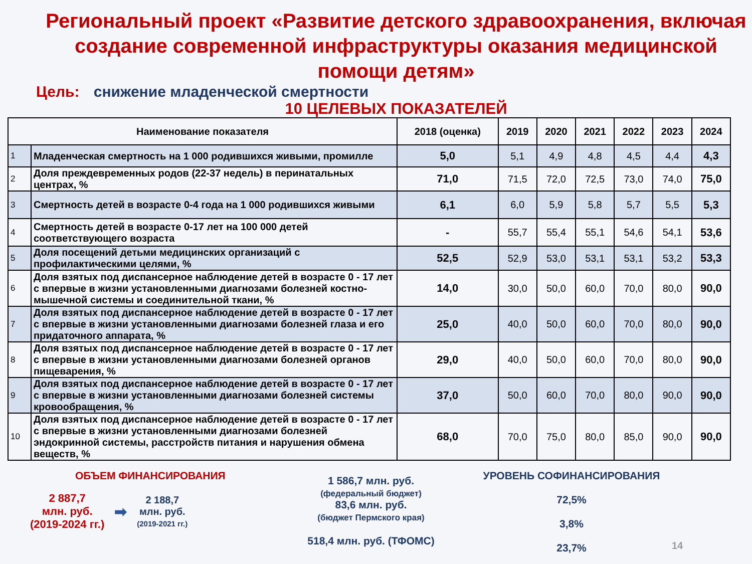Региональный проект «Развитие детского здравоохранения, включая создание современной инфраструктуры оказания медицинской помощи детям»
Цель: снижение младенческой смертности
10 ЦЕЛЕВЫХ ПОКАЗАТЕЛЕЙ
| Наименование показателя | | 2018 (оценка) | 2019 | 2020 | 2021 | 2022 | 2023 | 2024 |
| --- | --- | --- | --- | --- | --- | --- | --- | --- |
| 1 | Младенческая смертность на 1 000 родившихся живыми, промилле | 5,0 | 5,1 | 4,9 | 4,8 | 4,5 | 4,4 | 4,3 |
| 2 | Доля преждевременных родов (22-37 недель) в перинатальных центрах, % | 71,0 | 71,5 | 72,0 | 72,5 | 73,0 | 74,0 | 75,0 |
| 3 | Смертность детей в возрасте 0-4 года на 1 000 родившихся живыми | 6,1 | 6,0 | 5,9 | 5,8 | 5,7 | 5,5 | 5,3 |
| 4 | Смертность детей в возрасте 0-17 лет на 100 000 детей соответствующего возраста | - | 55,7 | 55,4 | 55,1 | 54,6 | 54,1 | 53,6 |
| 5 | Доля посещений детьми медицинских организаций с профилактическими целями, % | 52,5 | 52,9 | 53,0 | 53,1 | 53,1 | 53,2 | 53,3 |
| 6 | Доля взятых под диспансерное наблюдение детей в возрасте 0 - 17 лет с впервые в жизни установленными диагнозами болезней костно-мышечной системы и соединительной ткани, % | 14,0 | 30,0 | 50,0 | 60,0 | 70,0 | 80,0 | 90,0 |
| 7 | Доля взятых под диспансерное наблюдение детей в возрасте 0 - 17 лет с впервые в жизни установленными диагнозами болезней глаза и его придаточного аппарата, % | 25,0 | 40,0 | 50,0 | 60,0 | 70,0 | 80,0 | 90,0 |
| 8 | Доля взятых под диспансерное наблюдение детей в возрасте 0 - 17 лет с впервые в жизни установленными диагнозами болезней органов пищеварения, % | 29,0 | 40,0 | 50,0 | 60,0 | 70,0 | 80,0 | 90,0 |
| 9 | Доля взятых под диспансерное наблюдение детей в возрасте 0 - 17 лет с впервые в жизни установленными диагнозами болезней системы кровообращения, % | 37,0 | 50,0 | 60,0 | 70,0 | 80,0 | 90,0 | 90,0 |
| 10 | Доля взятых под диспансерное наблюдение детей в возрасте 0 - 17 лет с впервые в жизни установленными диагнозами болезней эндокринной системы, расстройств питания и нарушения обмена веществ, % | 68,0 | 70,0 | 75,0 | 80,0 | 85,0 | 90,0 | 90,0 |
ОБЪЕМ ФИНАНСИРОВАНИЯ
2 887,7
млн. руб.
(2019-2024 гг.)
➡
2 188,7
млн. руб.
(2019-2021 гг.)
1 586,7 млн. руб.
(федеральный бюджет)
83,6 млн. руб.
(бюджет Пермского края)
518,4 млн. руб. (ТФОМС)
УРОВЕНЬ СОФИНАНСИРОВАНИЯ
72,5%
3,8%
23,7%
14